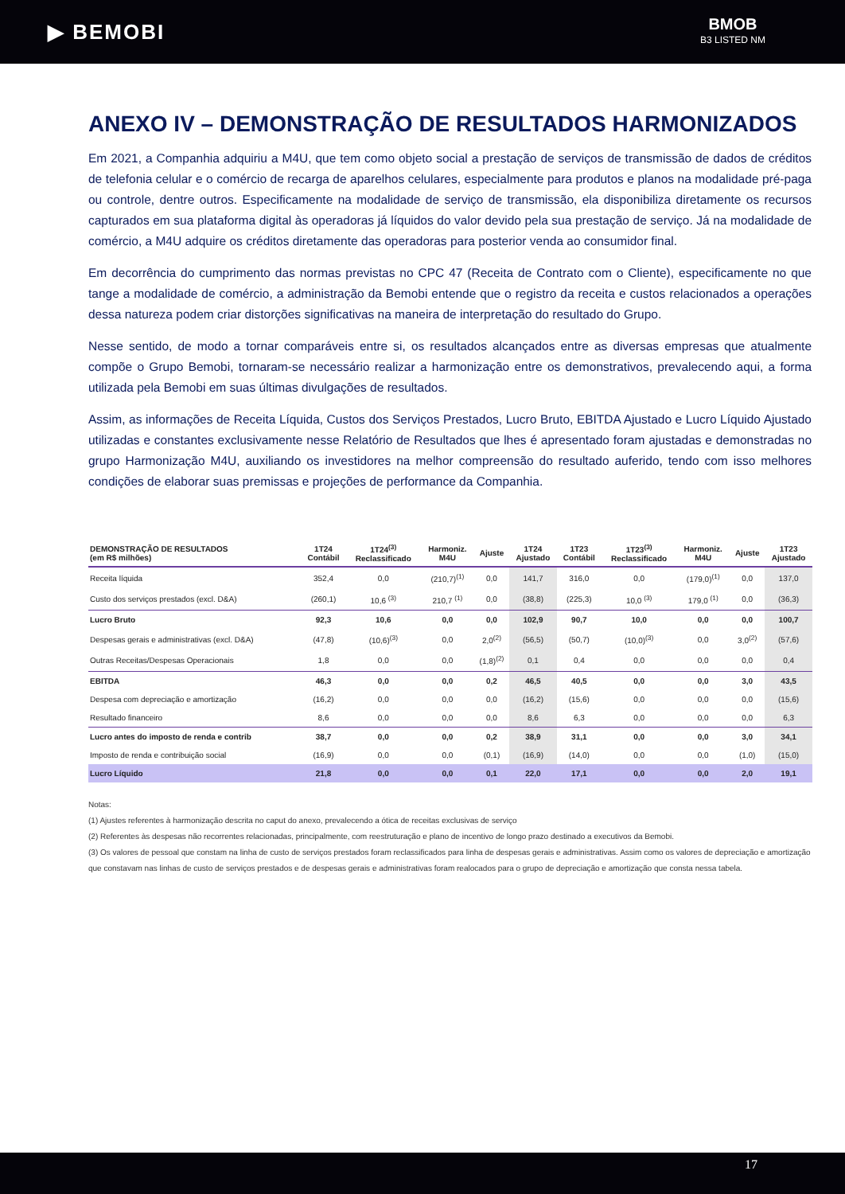▶ BEMOBI
BMOB
B3 LISTED NM
ANEXO IV – DEMONSTRAÇÃO DE RESULTADOS HARMONIZADOS
Em 2021, a Companhia adquiriu a M4U, que tem como objeto social a prestação de serviços de transmissão de dados de créditos de telefonia celular e o comércio de recarga de aparelhos celulares, especialmente para produtos e planos na modalidade pré-paga ou controle, dentre outros. Especificamente na modalidade de serviço de transmissão, ela disponibiliza diretamente os recursos capturados em sua plataforma digital às operadoras já líquidos do valor devido pela sua prestação de serviço. Já na modalidade de comércio, a M4U adquire os créditos diretamente das operadoras para posterior venda ao consumidor final.
Em decorrência do cumprimento das normas previstas no CPC 47 (Receita de Contrato com o Cliente), especificamente no que tange a modalidade de comércio, a administração da Bemobi entende que o registro da receita e custos relacionados a operações dessa natureza podem criar distorções significativas na maneira de interpretação do resultado do Grupo.
Nesse sentido, de modo a tornar comparáveis entre si, os resultados alcançados entre as diversas empresas que atualmente compõe o Grupo Bemobi, tornaram-se necessário realizar a harmonização entre os demonstrativos, prevalecendo aqui, a forma utilizada pela Bemobi em suas últimas divulgações de resultados.
Assim, as informações de Receita Líquida, Custos dos Serviços Prestados, Lucro Bruto, EBITDA Ajustado e Lucro Líquido Ajustado utilizadas e constantes exclusivamente nesse Relatório de Resultados que lhes é apresentado foram ajustadas e demonstradas no grupo Harmonização M4U, auxiliando os investidores na melhor compreensão do resultado auferido, tendo com isso melhores condições de elaborar suas premissas e projeções de performance da Companhia.
| DEMONSTRAÇÃO DE RESULTADOS (em R$ milhões) | 1T24 Contábil | 1T24<sup>(3)</sup> Reclassificado | Harmoniz. M4U | Ajuste | 1T24 Ajustado | 1T23 Contábil | 1T23<sup>(3)</sup> Reclassificado | Harmoniz. M4U | Ajuste | 1T23 Ajustado |
| --- | --- | --- | --- | --- | --- | --- | --- | --- | --- | --- |
| Receita líquida | 352,4 | 0,0 | (210,7)<sup>(1)</sup> | 0,0 | 141,7 | 316,0 | 0,0 | (179,0)<sup>(1)</sup> | 0,0 | 137,0 |
| Custo dos serviços prestados (excl. D&A) | (260,1) | 10,6 <sup>(3)</sup> | 210,7 <sup>(1)</sup> | 0,0 | (38,8) | (225,3) | 10,0 <sup>(3)</sup> | 179,0 <sup>(1)</sup> | 0,0 | (36,3) |
| Lucro Bruto | 92,3 | 10,6 | 0,0 | 0,0 | 102,9 | 90,7 | 10,0 | 0,0 | 0,0 | 100,7 |
| Despesas gerais e administrativas (excl. D&A) | (47,8) | (10,6)<sup>(3)</sup> | 0,0 | 2,0<sup>(2)</sup> | (56,5) | (50,7) | (10,0)<sup>(3)</sup> | 0,0 | 3,0<sup>(2)</sup> | (57,6) |
| Outras Receitas/Despesas Operacionais | 1,8 | 0,0 | 0,0 | (1,8)<sup>(2)</sup> | 0,1 | 0,4 | 0,0 | 0,0 | 0,0 | 0,4 |
| EBITDA | 46,3 | 0,0 | 0,0 | 0,2 | 46,5 | 40,5 | 0,0 | 0,0 | 3,0 | 43,5 |
| Despesa com depreciação e amortização | (16,2) | 0,0 | 0,0 | 0,0 | (16,2) | (15,6) | 0,0 | 0,0 | 0,0 | (15,6) |
| Resultado financeiro | 8,6 | 0,0 | 0,0 | 0,0 | 8,6 | 6,3 | 0,0 | 0,0 | 0,0 | 6,3 |
| Lucro antes do imposto de renda e contrib | 38,7 | 0,0 | 0,0 | 0,2 | 38,9 | 31,1 | 0,0 | 0,0 | 3,0 | 34,1 |
| Imposto de renda e contribuição social | (16,9) | 0,0 | 0,0 | (0,1) | (16,9) | (14,0) | 0,0 | 0,0 | (1,0) | (15,0) |
| Lucro Líquido | 21,8 | 0,0 | 0,0 | 0,1 | 22,0 | 17,1 | 0,0 | 0,0 | 2,0 | 19,1 |
Notas:
(1) Ajustes referentes à harmonização descrita no caput do anexo, prevalecendo a ótica de receitas exclusivas de serviço
(2) Referentes às despesas não recorrentes relacionadas, principalmente, com reestruturação e plano de incentivo de longo prazo destinado a executivos da Bemobi.
(3) Os valores de pessoal que constam na linha de custo de serviços prestados foram reclassificados para linha de despesas gerais e administrativas. Assim como os valores de depreciação e amortização que constavam nas linhas de custo de serviços prestados e de despesas gerais e administrativas foram realocados para o grupo de depreciação e amortização que consta nessa tabela.
17